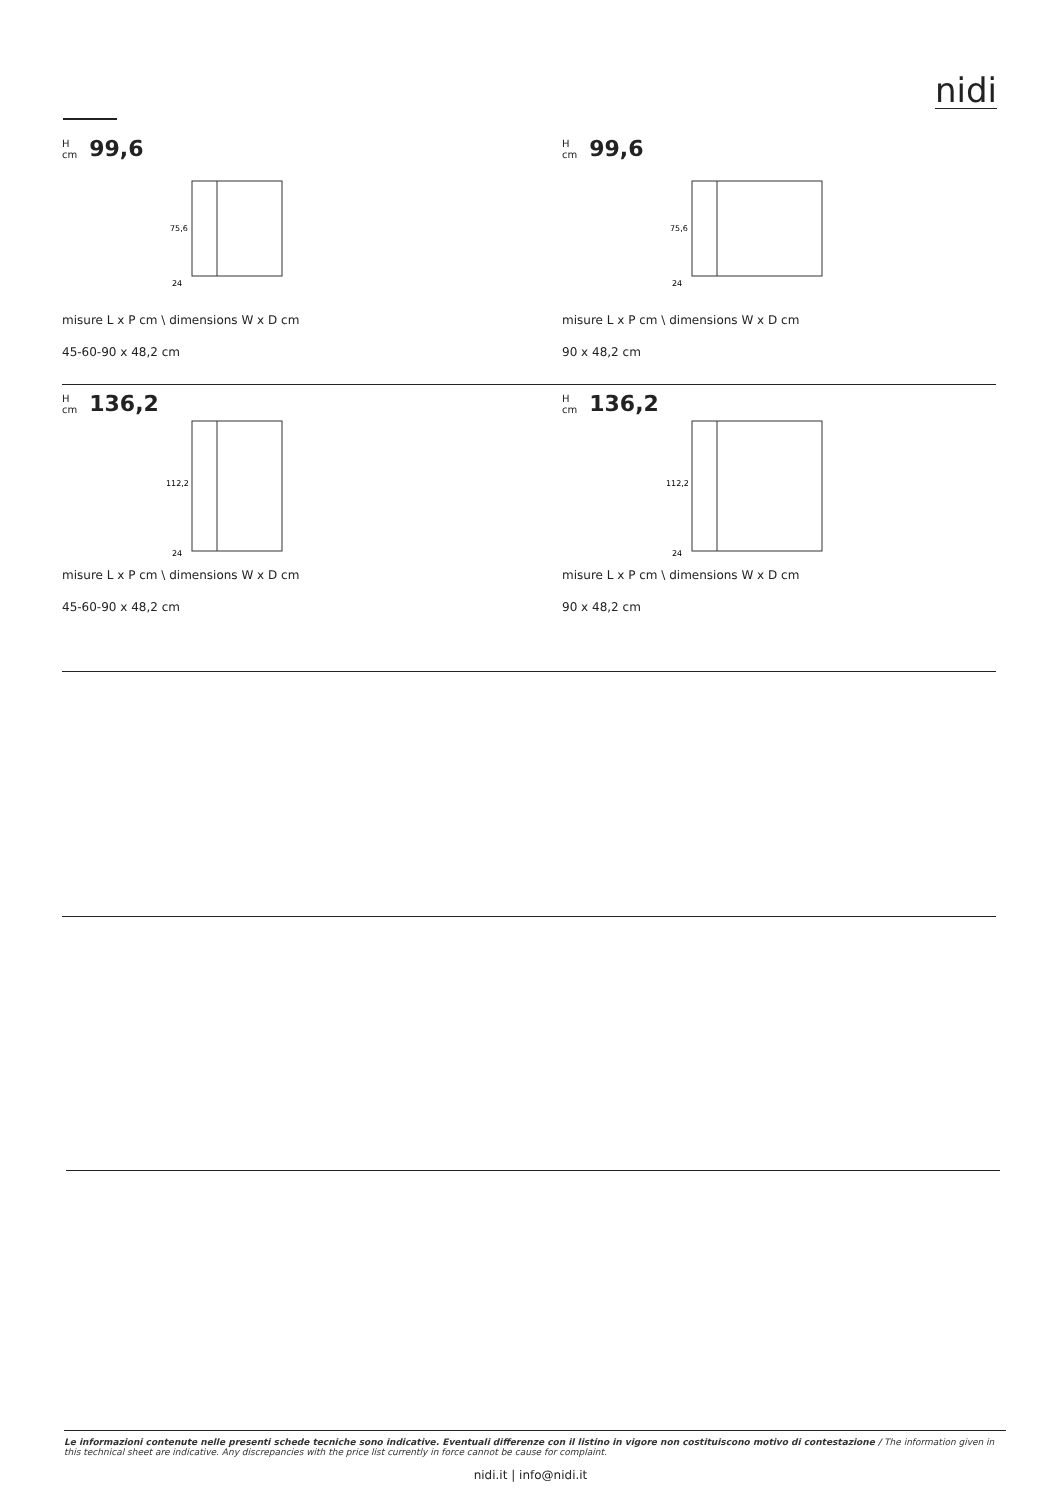nidi
H
cm 99,6
75,6
24
misure L x P cm \ dimensions W x D cm
45-60-90 x 48,2 cm
H
cm 99,6
75,6
24
misure L x P cm \ dimensions W x D cm
90 x 48,2 cm
H
cm 136,2
112,2
24
misure L x P cm \ dimensions W x D cm
45-60-90 x 48,2 cm
H
cm 136,2
112,2
24
misure L x P cm \ dimensions W x D cm
90 x 48,2 cm
Le informazioni contenute nelle presenti schede tecniche sono indicative. Eventuali differenze con il listino in vigore non costituiscono motivo di contestazione / The information given in this technical sheet are indicative. Any discrepancies with the price list currently in force cannot be cause for complaint.
nidi.it | info@nidi.it